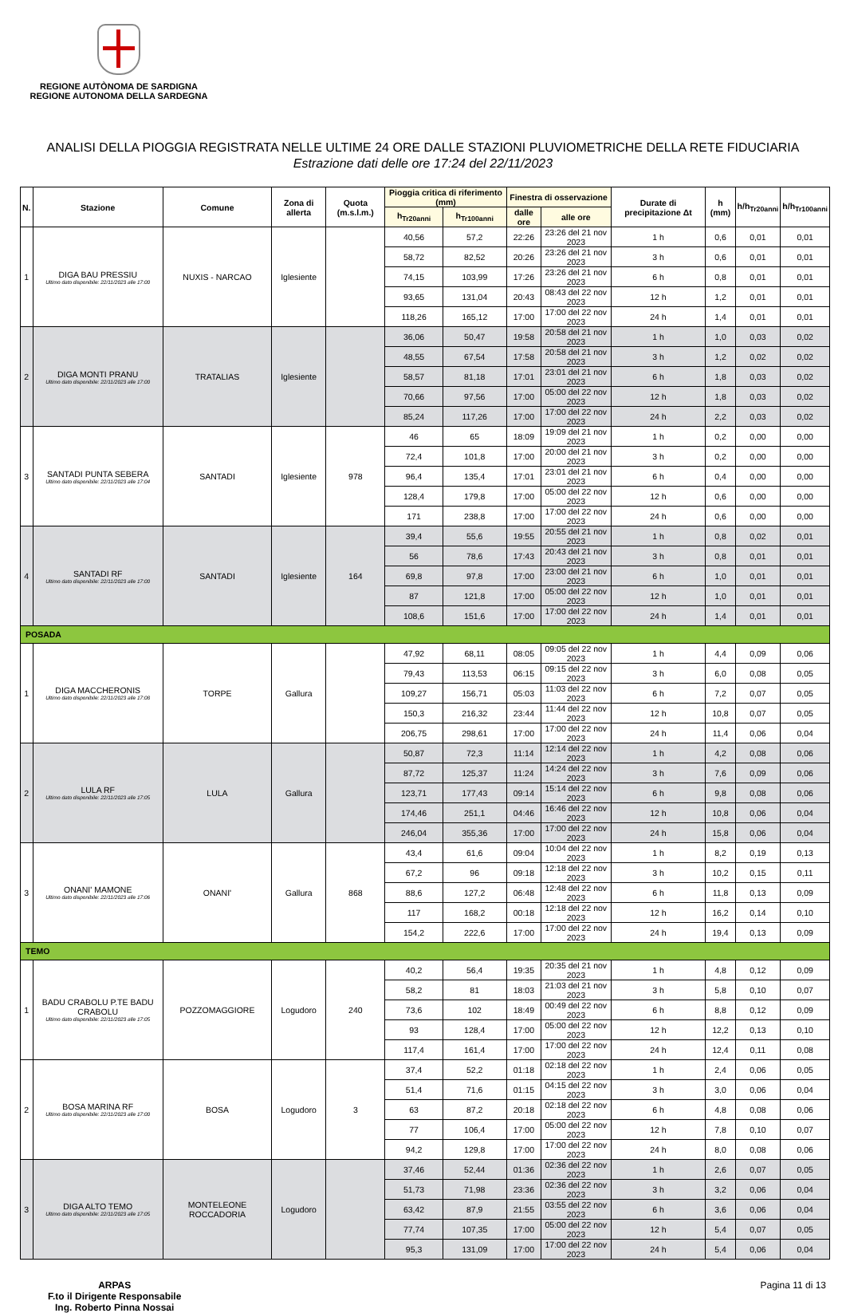REGIONE AUTÒNOMA DE SARDIGNA
REGIONE AUTONOMA DELLA SARDEGNA
ANALISI DELLA PIOGGIA REGISTRATA NELLE ULTIME 24 ORE DALLE STAZIONI PLUVIOMETRICHE DELLA RETE FIDUCIARIA
Estrazione dati delle ore 17:24 del 22/11/2023
| N. | Stazione | Comune | Zona di allerta | Quota (m.s.l.m.) | Pioggia critica di riferimento (mm) | | Finestra di osservazione | | Durate di precipitazione Δt | h (mm) | h/h<sub>Tr20anni</sub> | h/h<sub>Tr100anni</sub> |
| --- | --- | --- | --- | --- | --- | --- | --- | --- | --- | --- | --- | --- |
| | | | | | h<sub>Tr20anni</sub> | h<sub>Tr100anni</sub> | dalle ore | alle ore | | | | |
| 1 | DIGA BAU PRESSIU Ultimo dato disponibile: 22/11/2023 alle 17:00 | NUXIS - NARCAO | Iglesiente | | 40,56 | 57,2 | 22:26 | 23:26 del 21 nov 2023 | 1 h | 0,6 | 0,01 | 0,01 |
| | | | | | 58,72 | 82,52 | 20:26 | 23:26 del 21 nov 2023 | 3 h | 0,6 | 0,01 | 0,01 |
| | | | | | 74,15 | 103,99 | 17:26 | 23:26 del 21 nov 2023 | 6 h | 0,8 | 0,01 | 0,01 |
| | | | | | 93,65 | 131,04 | 20:43 | 08:43 del 22 nov 2023 | 12 h | 1,2 | 0,01 | 0,01 |
| | | | | | 118,26 | 165,12 | 17:00 | 17:00 del 22 nov 2023 | 24 h | 1,4 | 0,01 | 0,01 |
| 2 | DIGA MONTI PRANU Ultimo dato disponibile: 22/11/2023 alle 17:00 | TRATALIAS | Iglesiente | | 36,06 | 50,47 | 19:58 | 20:58 del 21 nov 2023 | 1 h | 1,0 | 0,03 | 0,02 |
| | | | | | 48,55 | 67,54 | 17:58 | 20:58 del 21 nov 2023 | 3 h | 1,2 | 0,02 | 0,02 |
| | | | | | 58,57 | 81,18 | 17:01 | 23:01 del 21 nov 2023 | 6 h | 1,8 | 0,03 | 0,02 |
| | | | | | 70,66 | 97,56 | 17:00 | 05:00 del 22 nov 2023 | 12 h | 1,8 | 0,03 | 0,02 |
| | | | | | 85,24 | 117,26 | 17:00 | 17:00 del 22 nov 2023 | 24 h | 2,2 | 0,03 | 0,02 |
| 3 | SANTADI PUNTA SEBERA Ultimo dato disponibile: 22/11/2023 alle 17:04 | SANTADI | Iglesiente | 978 | 46 | 65 | 18:09 | 19:09 del 21 nov 2023 | 1 h | 0,2 | 0,00 | 0,00 |
| | | | | | 72,4 | 101,8 | 17:00 | 20:00 del 21 nov 2023 | 3 h | 0,2 | 0,00 | 0,00 |
| | | | | | 96,4 | 135,4 | 17:01 | 23:01 del 21 nov 2023 | 6 h | 0,4 | 0,00 | 0,00 |
| | | | | | 128,4 | 179,8 | 17:00 | 05:00 del 22 nov 2023 | 12 h | 0,6 | 0,00 | 0,00 |
| | | | | | 171 | 238,8 | 17:00 | 17:00 del 22 nov 2023 | 24 h | 0,6 | 0,00 | 0,00 |
| 4 | SANTADI RF Ultimo dato disponibile: 22/11/2023 alle 17:00 | SANTADI | Iglesiente | 164 | 39,4 | 55,6 | 19:55 | 20:55 del 21 nov 2023 | 1 h | 0,8 | 0,02 | 0,01 |
| | | | | | 56 | 78,6 | 17:43 | 20:43 del 21 nov 2023 | 3 h | 0,8 | 0,01 | 0,01 |
| | | | | | 69,8 | 97,8 | 17:00 | 23:00 del 21 nov 2023 | 6 h | 1,0 | 0,01 | 0,01 |
| | | | | | 87 | 121,8 | 17:00 | 05:00 del 22 nov 2023 | 12 h | 1,0 | 0,01 | 0,01 |
| | | | | | 108,6 | 151,6 | 17:00 | 17:00 del 22 nov 2023 | 24 h | 1,4 | 0,01 | 0,01 |
| POSADA | | | | | | | | | | | | |
| 1 | DIGA MACCHERONIS Ultimo dato disponibile: 22/11/2023 alle 17:08 | TORPE | Gallura | | 47,92 | 68,11 | 08:05 | 09:05 del 22 nov 2023 | 1 h | 4,4 | 0,09 | 0,06 |
| | | | | | 79,43 | 113,53 | 06:15 | 09:15 del 22 nov 2023 | 3 h | 6,0 | 0,08 | 0,05 |
| | | | | | 109,27 | 156,71 | 05:03 | 11:03 del 22 nov 2023 | 6 h | 7,2 | 0,07 | 0,05 |
| | | | | | 150,3 | 216,32 | 23:44 | 11:44 del 22 nov 2023 | 12 h | 10,8 | 0,07 | 0,05 |
| | | | | | 206,75 | 298,61 | 17:00 | 17:00 del 22 nov 2023 | 24 h | 11,4 | 0,06 | 0,04 |
| 2 | LULA RF Ultimo dato disponibile: 22/11/2023 alle 17:05 | LULA | Gallura | | 50,87 | 72,3 | 11:14 | 12:14 del 22 nov 2023 | 1 h | 4,2 | 0,08 | 0,06 |
| | | | | | 87,72 | 125,37 | 11:24 | 14:24 del 22 nov 2023 | 3 h | 7,6 | 0,09 | 0,06 |
| | | | | | 123,71 | 177,43 | 09:14 | 15:14 del 22 nov 2023 | 6 h | 9,8 | 0,08 | 0,06 |
| | | | | | 174,46 | 251,1 | 04:46 | 16:46 del 22 nov 2023 | 12 h | 10,8 | 0,06 | 0,04 |
| | | | | | 246,04 | 355,36 | 17:00 | 17:00 del 22 nov 2023 | 24 h | 15,8 | 0,06 | 0,04 |
| 3 | ONANI' MAMONE Ultimo dato disponibile: 22/11/2023 alle 17:06 | ONANI' | Gallura | 868 | 43,4 | 61,6 | 09:04 | 10:04 del 22 nov 2023 | 1 h | 8,2 | 0,19 | 0,13 |
| | | | | | 67,2 | 96 | 09:18 | 12:18 del 22 nov 2023 | 3 h | 10,2 | 0,15 | 0,11 |
| | | | | | 88,6 | 127,2 | 06:48 | 12:48 del 22 nov 2023 | 6 h | 11,8 | 0,13 | 0,09 |
| | | | | | 117 | 168,2 | 00:18 | 12:18 del 22 nov 2023 | 12 h | 16,2 | 0,14 | 0,10 |
| | | | | | 154,2 | 222,6 | 17:00 | 17:00 del 22 nov 2023 | 24 h | 19,4 | 0,13 | 0,09 |
| TEMO | | | | | | | | | | | | |
| 1 | BADU CRABOLU P.TE BADU CRABOLU Ultimo dato disponibile: 22/11/2023 alle 17:05 | POZZOMAGGIORE | Logudoro | 240 | 40,2 | 56,4 | 19:35 | 20:35 del 21 nov 2023 | 1 h | 4,8 | 0,12 | 0,09 |
| | | | | | 58,2 | 81 | 18:03 | 21:03 del 21 nov 2023 | 3 h | 5,8 | 0,10 | 0,07 |
| | | | | | 73,6 | 102 | 18:49 | 00:49 del 22 nov 2023 | 6 h | 8,8 | 0,12 | 0,09 |
| | | | | | 93 | 128,4 | 17:00 | 05:00 del 22 nov 2023 | 12 h | 12,2 | 0,13 | 0,10 |
| | | | | | 117,4 | 161,4 | 17:00 | 17:00 del 22 nov 2023 | 24 h | 12,4 | 0,11 | 0,08 |
| 2 | BOSA MARINA RF Ultimo dato disponibile: 22/11/2023 alle 17:00 | BOSA | Logudoro | 3 | 37,4 | 52,2 | 01:18 | 02:18 del 22 nov 2023 | 1 h | 2,4 | 0,06 | 0,05 |
| | | | | | 51,4 | 71,6 | 01:15 | 04:15 del 22 nov 2023 | 3 h | 3,0 | 0,06 | 0,04 |
| | | | | | 63 | 87,2 | 20:18 | 02:18 del 22 nov 2023 | 6 h | 4,8 | 0,08 | 0,06 |
| | | | | | 77 | 106,4 | 17:00 | 05:00 del 22 nov 2023 | 12 h | 7,8 | 0,10 | 0,07 |
| | | | | | 94,2 | 129,8 | 17:00 | 17:00 del 22 nov 2023 | 24 h | 8,0 | 0,08 | 0,06 |
| 3 | DIGA ALTO TEMO Ultimo dato disponibile: 22/11/2023 alle 17:05 | MONTELEONE ROCCADORIA | Logudoro | | 37,46 | 52,44 | 01:36 | 02:36 del 22 nov 2023 | 1 h | 2,6 | 0,07 | 0,05 |
| | | | | | 51,73 | 71,98 | 23:36 | 02:36 del 22 nov 2023 | 3 h | 3,2 | 0,06 | 0,04 |
| | | | | | 63,42 | 87,9 | 21:55 | 03:55 del 22 nov 2023 | 6 h | 3,6 | 0,06 | 0,04 |
| | | | | | 77,74 | 107,35 | 17:00 | 05:00 del 22 nov 2023 | 12 h | 5,4 | 0,07 | 0,05 |
| | | | | | 95,3 | 131,09 | 17:00 | 17:00 del 22 nov 2023 | 24 h | 5,4 | 0,06 | 0,04 |
ARPAS
F.to il Dirigente Responsabile
Ing. Roberto Pinna Nossai
Pagina 11 di 13